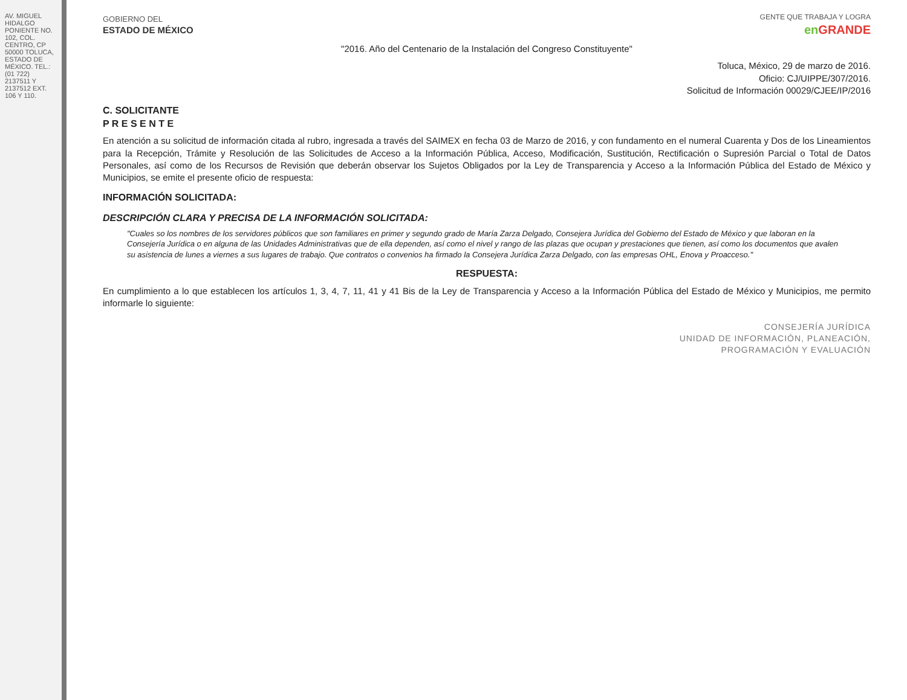AV. MIGUEL HIDALGO PONIENTE NO. 102, COL. CENTRO, CP 50000 TOLUCA, ESTADO DE MÉXICO. TEL.: (01 722) 2137511 Y 2137512 EXT. 106 Y 110.
GOBIERNO DEL
ESTADO DE MÉXICO
GENTE QUE TRABAJA Y LOGRA
en GRANDE
"2016. Año del Centenario de la Instalación del Congreso Constituyente"
Toluca, México, 29 de marzo de 2016.
Oficio: CJ/UIPPE/307/2016.
Solicitud de Información 00029/CJEE/IP/2016
C. SOLICITANTE
P R E S E N T E
En atención a su solicitud de información citada al rubro, ingresada a través del SAIMEX en fecha 03 de Marzo de 2016, y con fundamento en el numeral Cuarenta y Dos de los Lineamientos para la Recepción, Trámite y Resolución de las Solicitudes de Acceso a la Información Pública, Acceso, Modificación, Sustitución, Rectificación o Supresión Parcial o Total de Datos Personales, así como de los Recursos de Revisión que deberán observar los Sujetos Obligados por la Ley de Transparencia y Acceso a la Información Pública del Estado de México y Municipios, se emite el presente oficio de respuesta:
INFORMACIÓN SOLICITADA:
DESCRIPCIÓN CLARA Y PRECISA DE LA INFORMACIÓN SOLICITADA:
"Cuales so los nombres de los servidores públicos que son familiares en primer y segundo grado de María Zarza Delgado, Consejera Jurídica del Gobierno del Estado de México y que laboran en la Consejería Jurídica o en alguna de las Unidades Administrativas que de ella dependen, así como el nivel y rango de las plazas que ocupan y prestaciones que tienen, así como los documentos que avalen su asistencia de lunes a viernes a sus lugares de trabajo. Que contratos o convenios ha firmado la Consejera Jurídica Zarza Delgado, con las empresas OHL, Enova y Proacceso."
RESPUESTA:
En cumplimiento a lo que establecen los artículos 1, 3, 4, 7, 11, 41 y 41 Bis de la Ley de Transparencia y Acceso a la Información Pública del Estado de México y Municipios, me permito informarle lo siguiente:
CONSEJERÍA JURÍDICA
UNIDAD DE INFORMACIÓN, PLANEACIÓN,
PROGRAMACIÓN Y EVALUACIÓN